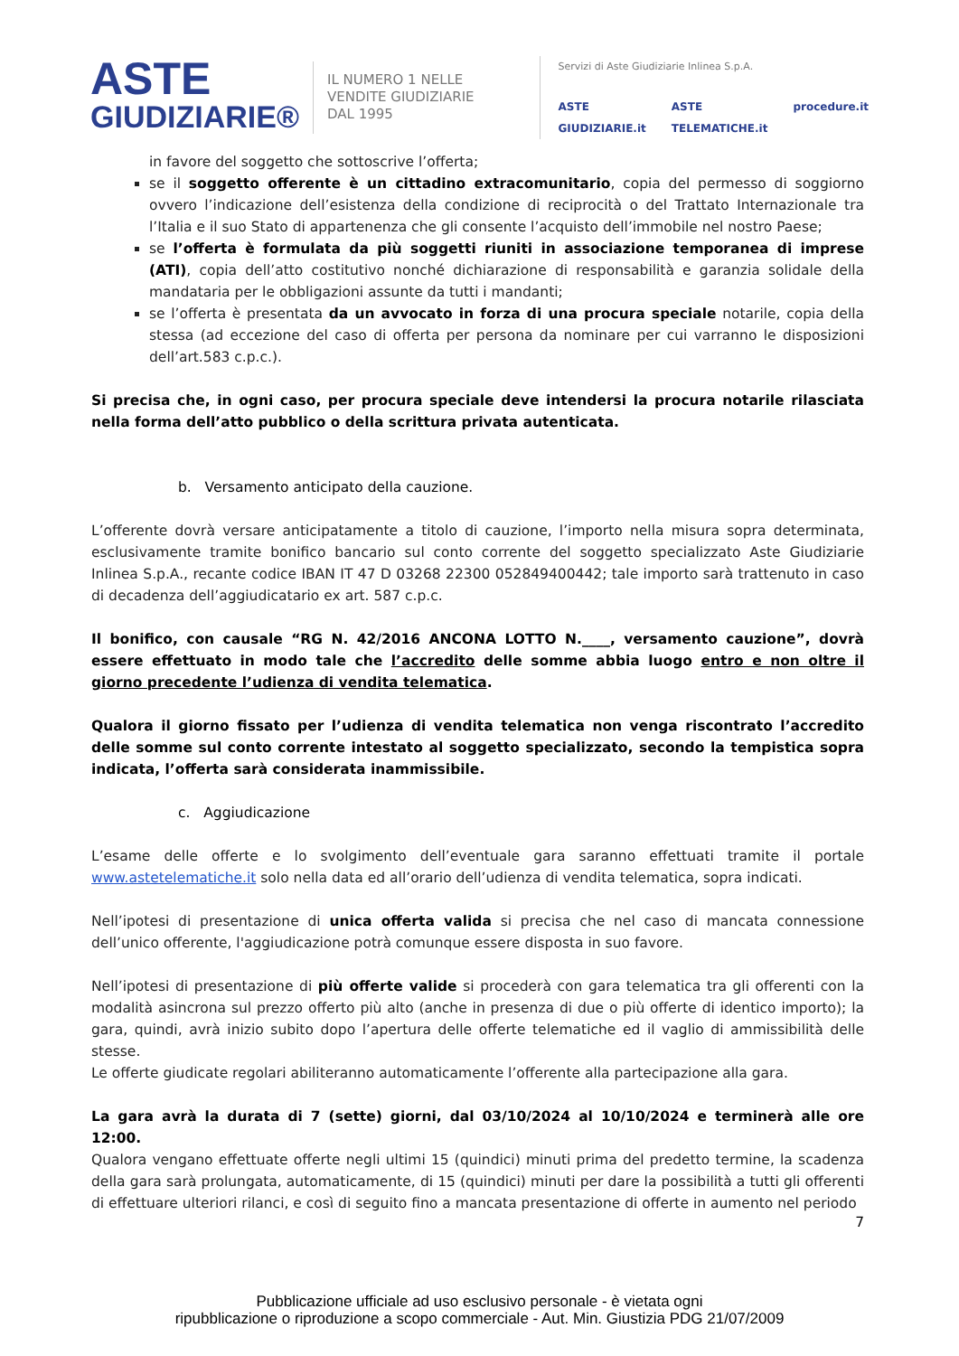ASTE
GIUDIZIARIE®
IL NUMERO 1 NELLE
VENDITE GIUDIZIARIE
DAL 1995
Servizi di Aste Giudiziarie Inlinea S.p.A.
ASTE GIUDIZIARIE.it ASTE TELEMATICHE.it procedure.it
in favore del soggetto che sottoscrive l’offerta;
se il soggetto offerente è un cittadino extracomunitario, copia del permesso di soggiorno ovvero l’indicazione dell’esistenza della condizione di reciprocità o del Trattato Internazionale tra l’Italia e il suo Stato di appartenenza che gli consente l’acquisto dell’immobile nel nostro Paese;
se l’offerta è formulata da più soggetti riuniti in associazione temporanea di imprese (ATI), copia dell’atto costitutivo nonché dichiarazione di responsabilità e garanzia solidale della mandataria per le obbligazioni assunte da tutti i mandanti;
se l’offerta è presentata da un avvocato in forza di una procura speciale notarile, copia della stessa (ad eccezione del caso di offerta per persona da nominare per cui varranno le disposizioni dell’art.583 c.p.c.).
Si precisa che, in ogni caso, per procura speciale deve intendersi la procura notarile rilasciata nella forma dell’atto pubblico o della scrittura privata autenticata.
b. Versamento anticipato della cauzione.
L’offerente dovrà versare anticipatamente a titolo di cauzione, l’importo nella misura sopra determinata, esclusivamente tramite bonifico bancario sul conto corrente del soggetto specializzato Aste Giudiziarie Inlinea S.p.A., recante codice IBAN IT 47 D 03268 22300 052849400442; tale importo sarà trattenuto in caso di decadenza dell’aggiudicatario ex art. 587 c.p.c.
Il bonifico, con causale “RG N. 42/2016 ANCONA LOTTO N.____, versamento cauzione”, dovrà essere effettuato in modo tale che l’accredito delle somme abbia luogo entro e non oltre il giorno precedente l’udienza di vendita telematica.
Qualora il giorno fissato per l’udienza di vendita telematica non venga riscontrato l’accredito delle somme sul conto corrente intestato al soggetto specializzato, secondo la tempistica sopra indicata, l’offerta sarà considerata inammissibile.
c. Aggiudicazione
L’esame delle offerte e lo svolgimento dell’eventuale gara saranno effettuati tramite il portale www.astetelematiche.it solo nella data ed all’orario dell’udienza di vendita telematica, sopra indicati.
Nell’ipotesi di presentazione di unica offerta valida si precisa che nel caso di mancata connessione dell’unico offerente, l'aggiudicazione potrà comunque essere disposta in suo favore.
Nell’ipotesi di presentazione di più offerte valide si procederà con gara telematica tra gli offerenti con la modalità asincrona sul prezzo offerto più alto (anche in presenza di due o più offerte di identico importo); la gara, quindi, avrà inizio subito dopo l’apertura delle offerte telematiche ed il vaglio di ammissibilità delle stesse.
Le offerte giudicate regolari abiliteranno automaticamente l’offerente alla partecipazione alla gara.
La gara avrà la durata di 7 (sette) giorni, dal 03/10/2024 al 10/10/2024 e terminerà alle ore 12:00.
Qualora vengano effettuate offerte negli ultimi 15 (quindici) minuti prima del predetto termine, la scadenza della gara sarà prolungata, automaticamente, di 15 (quindici) minuti per dare la possibilità a tutti gli offerenti di effettuare ulteriori rilanci, e così di seguito fino a mancata presentazione di offerte in aumento nel periodo
7
Pubblicazione ufficiale ad uso esclusivo personale - è vietata ogni
ripubblicazione o riproduzione a scopo commerciale - Aut. Min. Giustizia PDG 21/07/2009